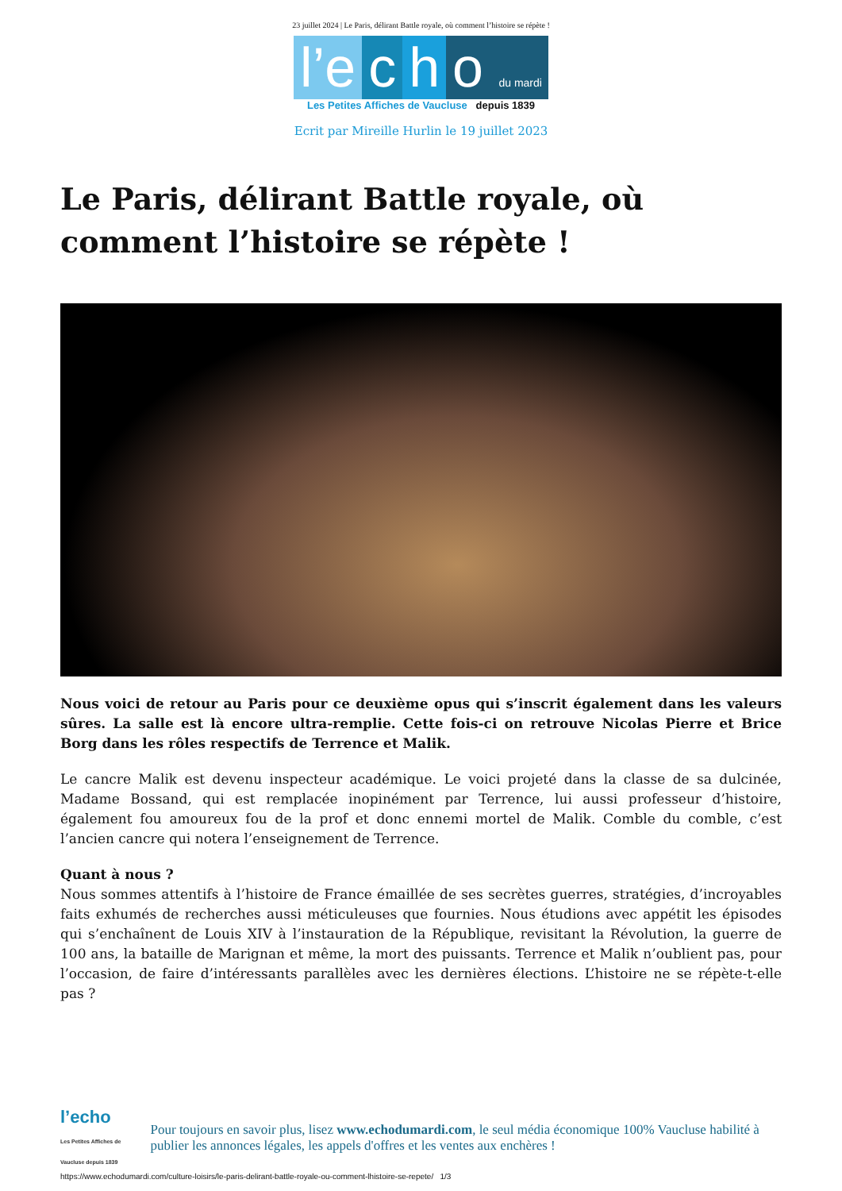23 juillet 2024 | Le Paris, délirant Battle royale, où comment l’histoire se répète !
l’e c h o du mardi
Les Petites Affiches de Vaucluse depuis 1839
Ecrit par Mireille Hurlin le 19 juillet 2023
Le Paris, délirant Battle royale, où comment l’histoire se répète !
Nous voici de retour au Paris pour ce deuxième opus qui s’inscrit également dans les valeurs sûres. La salle est là encore ultra-remplie. Cette fois-ci on retrouve Nicolas Pierre et Brice Borg dans les rôles respectifs de Terrence et Malik.
Le cancre Malik est devenu inspecteur académique. Le voici projeté dans la classe de sa dulcinée, Madame Bossand, qui est remplacée inopinément par Terrence, lui aussi professeur d’histoire, également fou amoureux fou de la prof et donc ennemi mortel de Malik. Comble du comble, c’est l’ancien cancre qui notera l’enseignement de Terrence.
Quant à nous ?
Nous sommes attentifs à l’histoire de France émaillée de ses secrètes guerres, stratégies, d’incroyables faits exhumés de recherches aussi méticuleuses que fournies. Nous étudions avec appétit les épisodes qui s’enchaînent de Louis XIV à l’instauration de la République, revisitant la Révolution, la guerre de 100 ans, la bataille de Marignan et même, la mort des puissants. Terrence et Malik n’oublient pas, pour l’occasion, de faire d’intéressants parallèles avec les dernières élections. L’histoire ne se répète-t-elle pas ?
l’echo
Les Petites Affiches de Vaucluse depuis 1839
Pour toujours en savoir plus, lisez www.echodumardi.com, le seul média économique 100% Vaucluse habilité à publier les annonces légales, les appels d'offres et les ventes aux enchères !
https://www.echodumardi.com/culture-loisirs/le-paris-delirant-battle-royale-ou-comment-lhistoire-se-repete/ 1/3